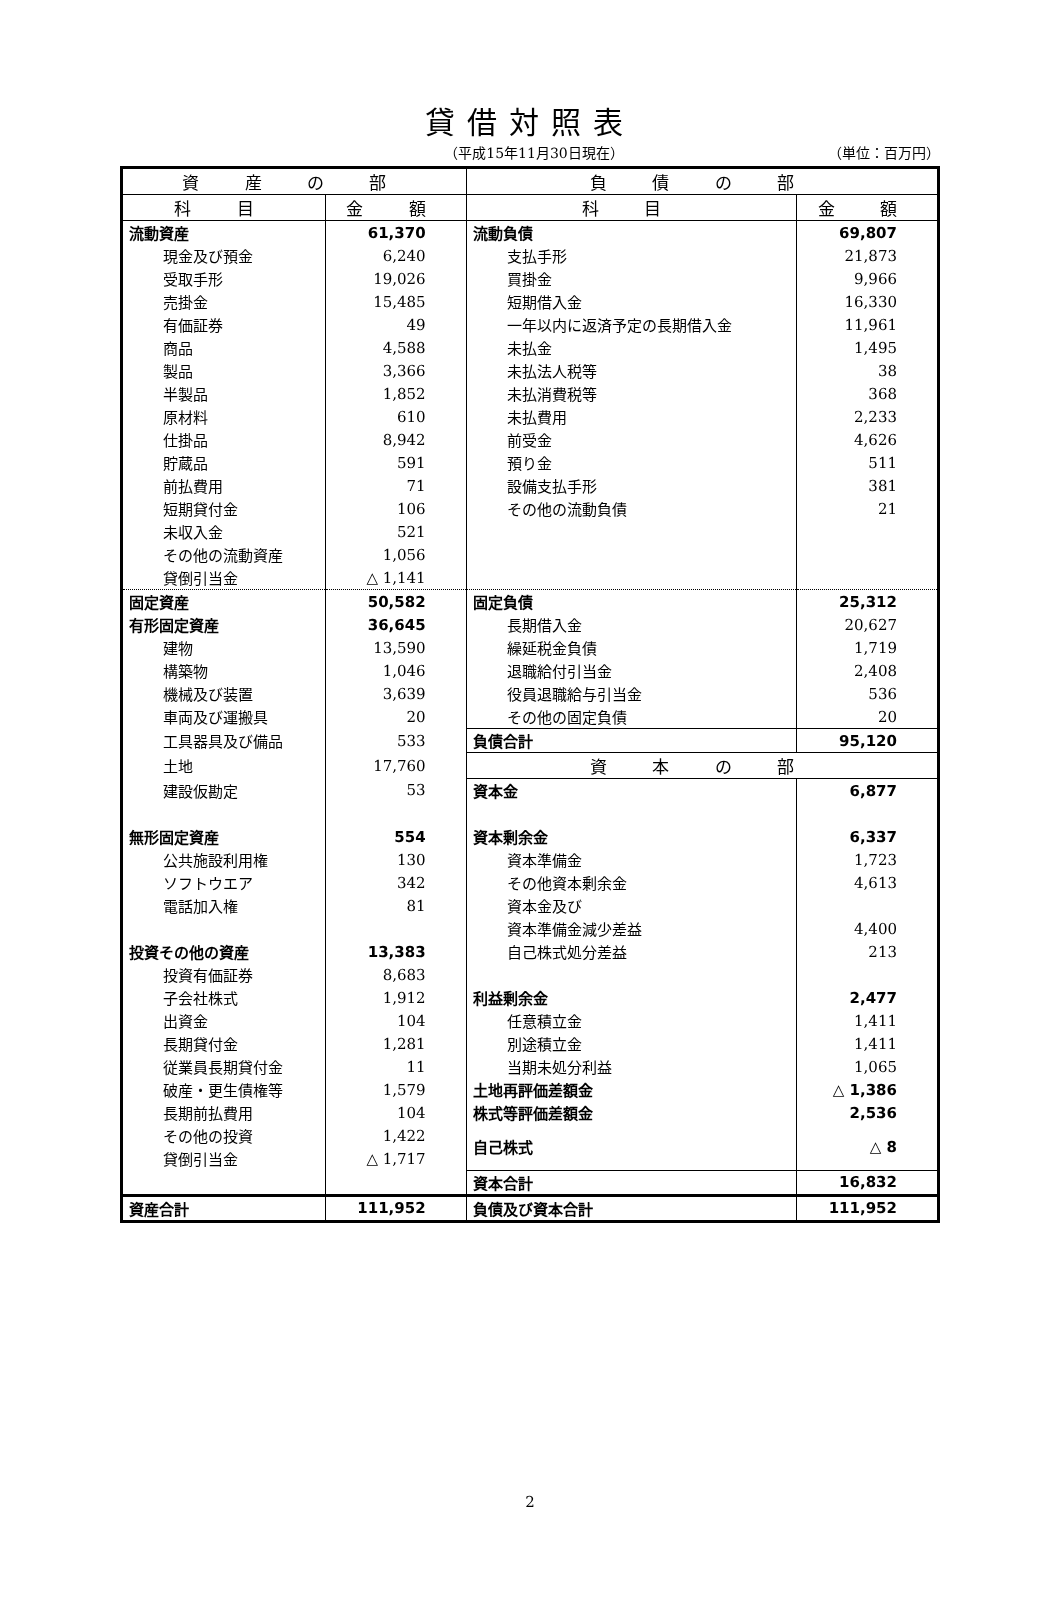貸借対照表
（平成15年11月30日現在） （単位：百万円）
| 資 産 の 部 | | 負 債 の 部 | |
| --- | --- | --- | --- |
| 科 目 | 金 額 | 科 目 | 金 額 |
| 流動資産 | 61,370 | 流動負債 | 69,807 |
| 現金及び預金 | 6,240 | 支払手形 | 21,873 |
| 受取手形 | 19,026 | 買掛金 | 9,966 |
| 売掛金 | 15,485 | 短期借入金 | 16,330 |
| 有価証券 | 49 | 一年以内に返済予定の長期借入金 | 11,961 |
| 商品 | 4,588 | 未払金 | 1,495 |
| 製品 | 3,366 | 未払法人税等 | 38 |
| 半製品 | 1,852 | 未払消費税等 | 368 |
| 原材料 | 610 | 未払費用 | 2,233 |
| 仕掛品 | 8,942 | 前受金 | 4,626 |
| 貯蔵品 | 591 | 預り金 | 511 |
| 前払費用 | 71 | 設備支払手形 | 381 |
| 短期貸付金 | 106 | その他の流動負債 | 21 |
| 未収入金 | 521 | | |
| その他の流動資産 | 1,056 | | |
| 貸倒引当金 | △ 1,141 | | |
| 固定資産 | 50,582 | 固定負債 | 25,312 |
| 有形固定資産 | 36,645 | 長期借入金 | 20,627 |
| 建物 | 13,590 | 繰延税金負債 | 1,719 |
| 構築物 | 1,046 | 退職給付引当金 | 2,408 |
| 機械及び装置 | 3,639 | 役員退職給与引当金 | 536 |
| 車両及び運搬具 | 20 | その他の固定負債 | 20 |
| 工具器具及び備品 | 533 | 負債合計 | 95,120 |
| 土地 | 17,760 | 資 本 の 部 | |
| 建設仮勘定 | 53 | 資本金 | 6,877 |
| 無形固定資産 | 554 | 資本剰余金 | 6,337 |
| 公共施設利用権 | 130 | 資本準備金 | 1,723 |
| ソフトウエア | 342 | その他資本剰余金 | 4,613 |
| 電話加入権 | 81 | 資本金及び | |
| | | 資本準備金減少差益 | 4,400 |
| 投資その他の資産 | 13,383 | 自己株式処分差益 | 213 |
| 投資有価証券 | 8,683 | | |
| 子会社株式 | 1,912 | 利益剰余金 | 2,477 |
| 出資金 | 104 | 任意積立金 | 1,411 |
| 長期貸付金 | 1,281 | 別途積立金 | 1,411 |
| 従業員長期貸付金 | 11 | 当期未処分利益 | 1,065 |
| 破産・更生債権等 | 1,579 | 土地再評価差額金 | △ 1,386 |
| 長期前払費用 | 104 | 株式等評価差額金 | 2,536 |
| その他の投資 | 1,422 | 自己株式 | △ 8 |
| 貸倒引当金 | △ 1,717 | | |
| | | 資本合計 | 16,832 |
| 資産合計 | 111,952 | 負債及び資本合計 | 111,952 |
2